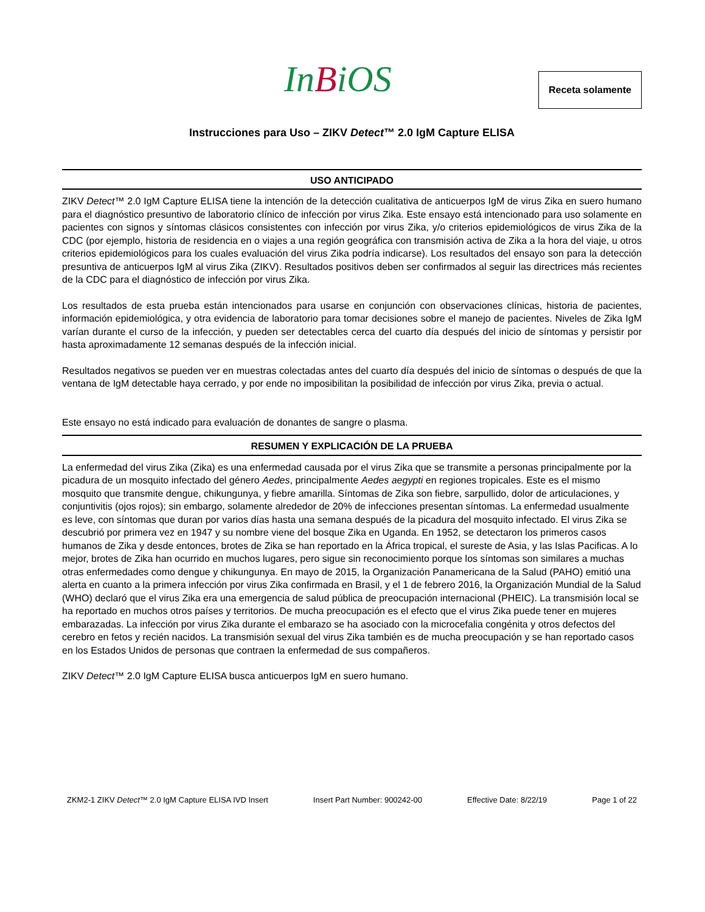InBiOS Receta solamente
Instrucciones para Uso – ZIKV Detect™ 2.0 IgM Capture ELISA
USO ANTICIPADO
ZIKV Detect™ 2.0 IgM Capture ELISA tiene la intención de la detección cualitativa de anticuerpos IgM de virus Zika en suero humano para el diagnóstico presuntivo de laboratorio clínico de infección por virus Zika. Este ensayo está intencionado para uso solamente en pacientes con signos y síntomas clásicos consistentes con infección por virus Zika, y/o criterios epidemiológicos de virus Zika de la CDC (por ejemplo, historia de residencia en o viajes a una región geográfica con transmisión activa de Zika a la hora del viaje, u otros criterios epidemiológicos para los cuales evaluación del virus Zika podría indicarse). Los resultados del ensayo son para la detección presuntiva de anticuerpos IgM al virus Zika (ZIKV). Resultados positivos deben ser confirmados al seguir las directrices más recientes de la CDC para el diagnóstico de infección por virus Zika.
Los resultados de esta prueba están intencionados para usarse en conjunción con observaciones clínicas, historia de pacientes, información epidemiológica, y otra evidencia de laboratorio para tomar decisiones sobre el manejo de pacientes. Niveles de Zika IgM varían durante el curso de la infección, y pueden ser detectables cerca del cuarto día después del inicio de síntomas y persistir por hasta aproximadamente 12 semanas después de la infección inicial.
Resultados negativos se pueden ver en muestras colectadas antes del cuarto día después del inicio de síntomas o después de que la ventana de IgM detectable haya cerrado, y por ende no imposibilitan la posibilidad de infección por virus Zika, previa o actual.
Este ensayo no está indicado para evaluación de donantes de sangre o plasma.
RESUMEN Y EXPLICACIÓN DE LA PRUEBA
La enfermedad del virus Zika (Zika) es una enfermedad causada por el virus Zika que se transmite a personas principalmente por la picadura de un mosquito infectado del género Aedes, principalmente Aedes aegypti en regiones tropicales. Este es el mismo mosquito que transmite dengue, chikungunya, y fiebre amarilla. Síntomas de Zika son fiebre, sarpullido, dolor de articulaciones, y conjuntivitis (ojos rojos); sin embargo, solamente alrededor de 20% de infecciones presentan síntomas. La enfermedad usualmente es leve, con síntomas que duran por varios días hasta una semana después de la picadura del mosquito infectado. El virus Zika se descubrió por primera vez en 1947 y su nombre viene del bosque Zika en Uganda. En 1952, se detectaron los primeros casos humanos de Zika y desde entonces, brotes de Zika se han reportado en la África tropical, el sureste de Asia, y las Islas Pacificas. A lo mejor, brotes de Zika han ocurrido en muchos lugares, pero sigue sin reconocimiento porque los síntomas son similares a muchas otras enfermedades como dengue y chikungunya. En mayo de 2015, la Organización Panamericana de la Salud (PAHO) emitió una alerta en cuanto a la primera infección por virus Zika confirmada en Brasil, y el 1 de febrero 2016, la Organización Mundial de la Salud (WHO) declaró que el virus Zika era una emergencia de salud pública de preocupación internacional (PHEIC). La transmisión local se ha reportado en muchos otros países y territorios. De mucha preocupación es el efecto que el virus Zika puede tener en mujeres embarazadas. La infección por virus Zika durante el embarazo se ha asociado con la microcefalia congénita y otros defectos del cerebro en fetos y recién nacidos. La transmisión sexual del virus Zika también es de mucha preocupación y se han reportado casos en los Estados Unidos de personas que contraen la enfermedad de sus compañeros.
ZIKV Detect™ 2.0 IgM Capture ELISA busca anticuerpos IgM en suero humano.
ZKM2-1 ZIKV Detect™ 2.0 IgM Capture ELISA IVD Insert Insert Part Number: 900242-00 Effective Date: 8/22/19 Page 1 of 22